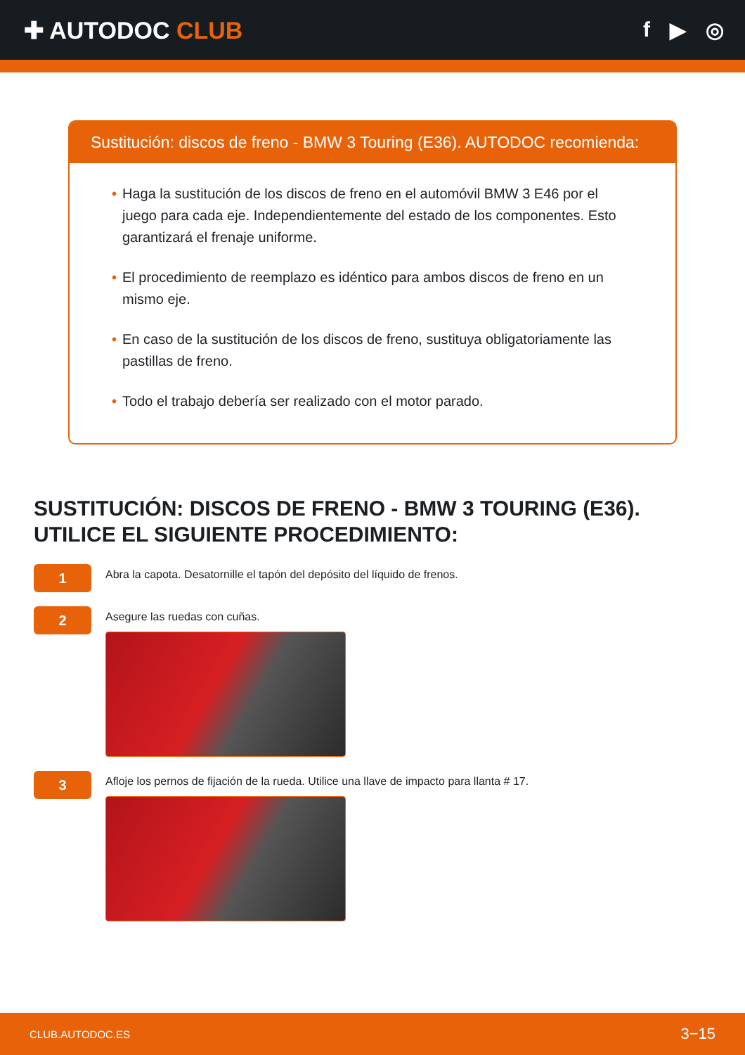✚ AUTODOC CLUB f ▶ ◎
Sustitución: discos de freno - BMW 3 Touring (E36). AUTODOC recomienda:
• Haga la sustitución de los discos de freno en el automóvil BMW 3 E46 por el juego para cada eje. Independientemente del estado de los componentes. Esto garantizará el frenaje uniforme.
• El procedimiento de reemplazo es idéntico para ambos discos de freno en un mismo eje.
• En caso de la sustitución de los discos de freno, sustituya obligatoriamente las pastillas de freno.
• Todo el trabajo debería ser realizado con el motor parado.
SUSTITUCIÓN: DISCOS DE FRENO - BMW 3 TOURING (E36). UTILICE EL SIGUIENTE PROCEDIMIENTO:
1
Abra la capota. Desatornille el tapón del depósito del líquido de frenos.
2
Asegure las ruedas con cuñas.
3
Afloje los pernos de fijación de la rueda. Utilice una llave de impacto para llanta # 17.
CLUB.AUTODOC.ES 3−15